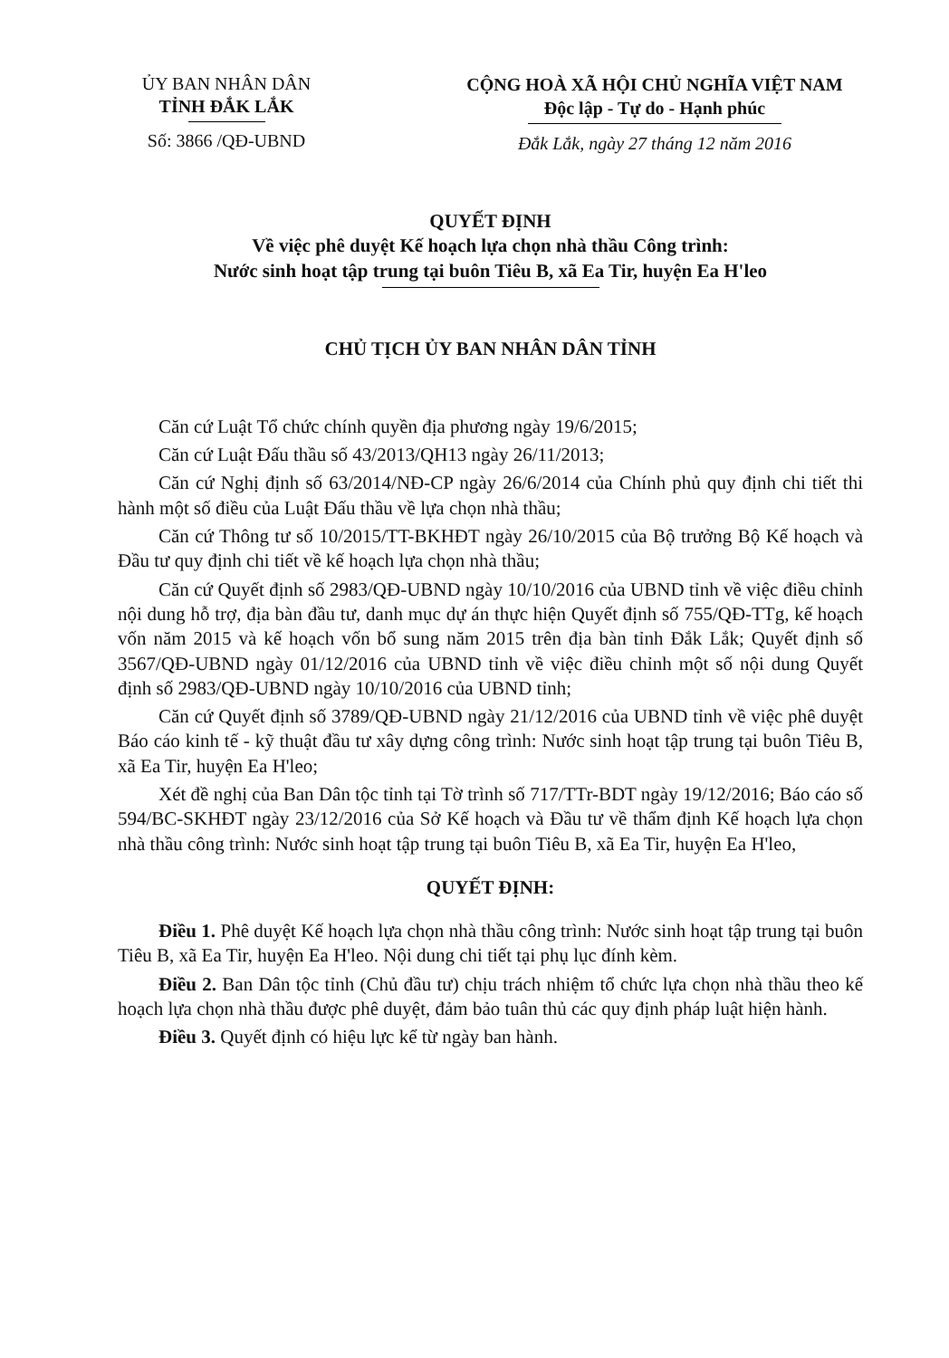ỦY BAN NHÂN DÂN
TỈNH ĐẮK LẮK
Số: 3866 /QĐ-UBND
CỘNG HOÀ XÃ HỘI CHỦ NGHĨA VIỆT NAM
Độc lập - Tự do - Hạnh phúc
Đắk Lắk, ngày 27 tháng 12 năm 2016
QUYẾT ĐỊNH
Về việc phê duyệt Kế hoạch lựa chọn nhà thầu Công trình:
Nước sinh hoạt tập trung tại buôn Tiêu B, xã Ea Tir, huyện Ea H'leo
CHỦ TỊCH ỦY BAN NHÂN DÂN TỈNH
Căn cứ Luật Tổ chức chính quyền địa phương ngày 19/6/2015;
Căn cứ Luật Đấu thầu số 43/2013/QH13 ngày 26/11/2013;
Căn cứ Nghị định số 63/2014/NĐ-CP ngày 26/6/2014 của Chính phủ quy định chi tiết thi hành một số điều của Luật Đấu thầu về lựa chọn nhà thầu;
Căn cứ Thông tư số 10/2015/TT-BKHĐT ngày 26/10/2015 của Bộ trưởng Bộ Kế hoạch và Đầu tư quy định chi tiết về kế hoạch lựa chọn nhà thầu;
Căn cứ Quyết định số 2983/QĐ-UBND ngày 10/10/2016 của UBND tỉnh về việc điều chỉnh nội dung hỗ trợ, địa bàn đầu tư, danh mục dự án thực hiện Quyết định số 755/QĐ-TTg, kế hoạch vốn năm 2015 và kế hoạch vốn bổ sung năm 2015 trên địa bàn tỉnh Đắk Lắk; Quyết định số 3567/QĐ-UBND ngày 01/12/2016 của UBND tỉnh về việc điều chỉnh một số nội dung Quyết định số 2983/QĐ-UBND ngày 10/10/2016 của UBND tỉnh;
Căn cứ Quyết định số 3789/QĐ-UBND ngày 21/12/2016 của UBND tỉnh về việc phê duyệt Báo cáo kinh tế - kỹ thuật đầu tư xây dựng công trình: Nước sinh hoạt tập trung tại buôn Tiêu B, xã Ea Tir, huyện Ea H'leo;
Xét đề nghị của Ban Dân tộc tỉnh tại Tờ trình số 717/TTr-BDT ngày 19/12/2016; Báo cáo số 594/BC-SKHĐT ngày 23/12/2016 của Sở Kế hoạch và Đầu tư về thẩm định Kế hoạch lựa chọn nhà thầu công trình: Nước sinh hoạt tập trung tại buôn Tiêu B, xã Ea Tir, huyện Ea H'leo,
QUYẾT ĐỊNH:
Điều 1. Phê duyệt Kế hoạch lựa chọn nhà thầu công trình: Nước sinh hoạt tập trung tại buôn Tiêu B, xã Ea Tir, huyện Ea H'leo. Nội dung chi tiết tại phụ lục đính kèm.
Điều 2. Ban Dân tộc tỉnh (Chủ đầu tư) chịu trách nhiệm tổ chức lựa chọn nhà thầu theo kế hoạch lựa chọn nhà thầu được phê duyệt, đảm bảo tuân thủ các quy định pháp luật hiện hành.
Điều 3. Quyết định có hiệu lực kể từ ngày ban hành.